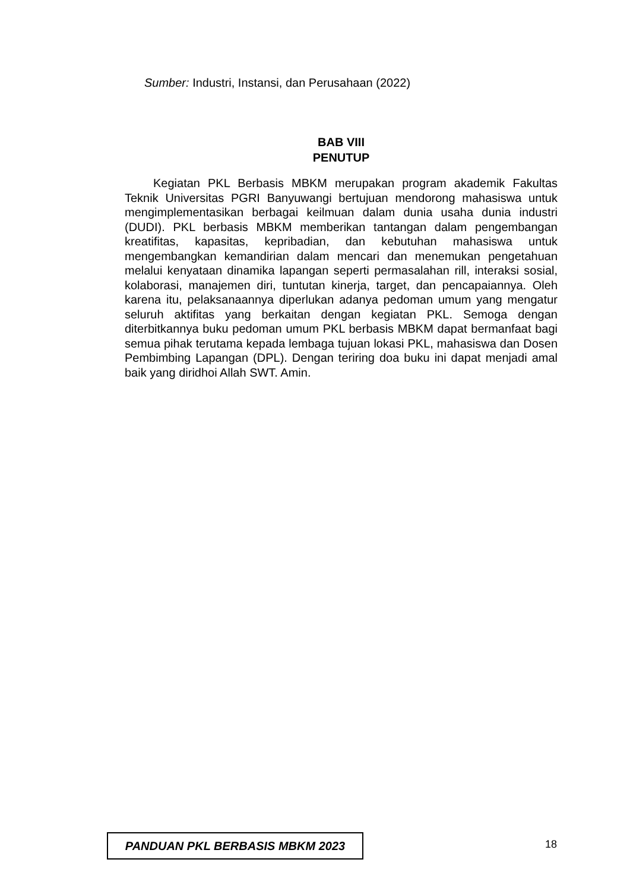Sumber: Industri, Instansi, dan Perusahaan (2022)
BAB VIII
PENUTUP
Kegiatan PKL Berbasis MBKM merupakan program akademik Fakultas Teknik Universitas PGRI Banyuwangi bertujuan mendorong mahasiswa untuk mengimplementasikan berbagai keilmuan dalam dunia usaha dunia industri (DUDI). PKL berbasis MBKM memberikan tantangan dalam pengembangan kreatifitas, kapasitas, kepribadian, dan kebutuhan mahasiswa untuk mengembangkan kemandirian dalam mencari dan menemukan pengetahuan melalui kenyataan dinamika lapangan seperti permasalahan rill, interaksi sosial, kolaborasi, manajemen diri, tuntutan kinerja, target, dan pencapaiannya. Oleh karena itu, pelaksanaannya diperlukan adanya pedoman umum yang mengatur seluruh aktifitas yang berkaitan dengan kegiatan PKL. Semoga dengan diterbitkannya buku pedoman umum PKL berbasis MBKM dapat bermanfaat bagi semua pihak terutama kepada lembaga tujuan lokasi PKL, mahasiswa dan Dosen Pembimbing Lapangan (DPL). Dengan teriring doa buku ini dapat menjadi amal baik yang diridhoi Allah SWT. Amin.
PANDUAN PKL BERBASIS MBKM 2023
18